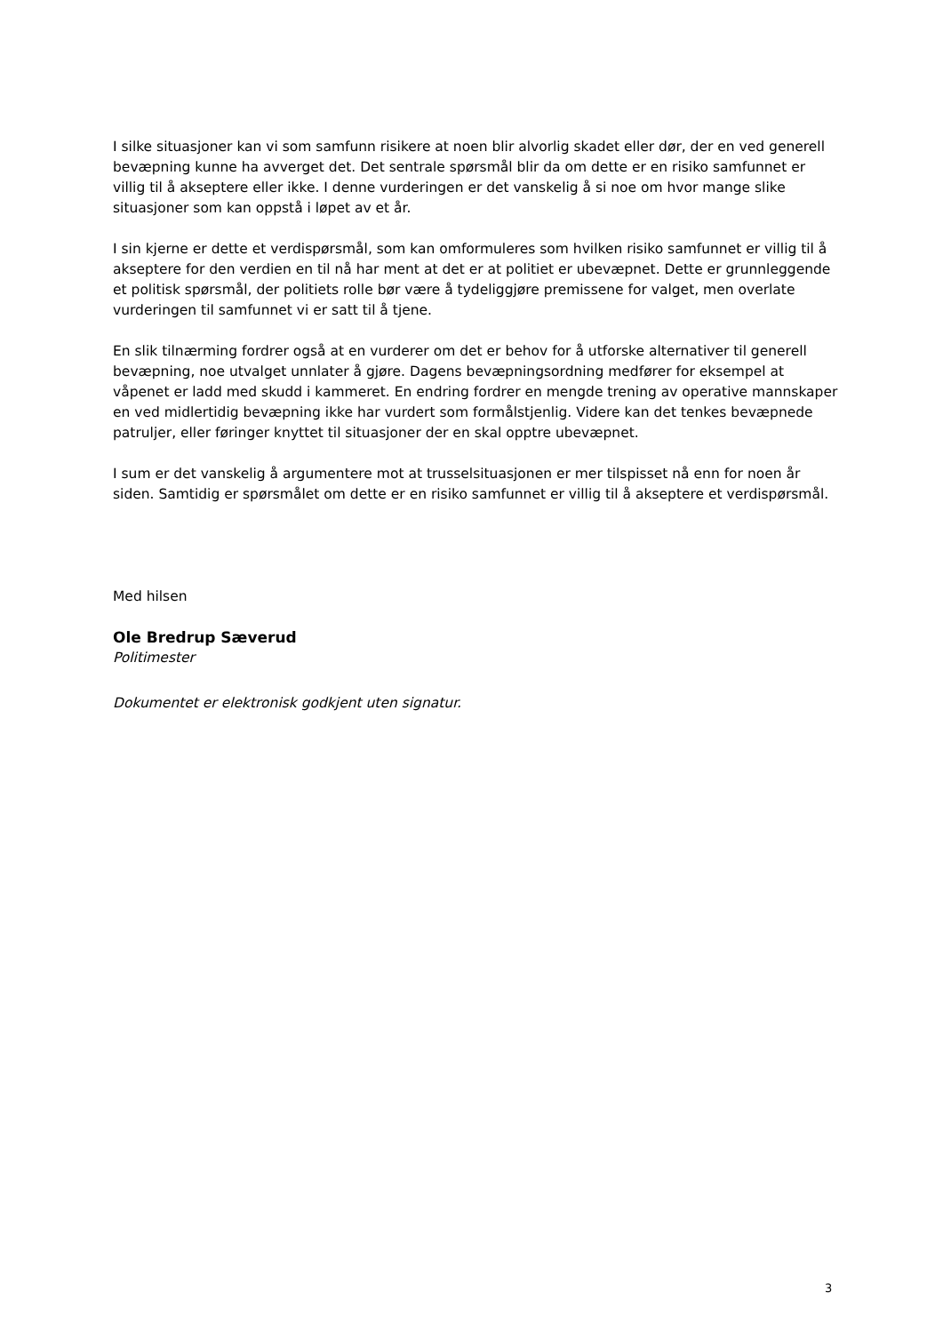I silke situasjoner kan vi som samfunn risikere at noen blir alvorlig skadet eller dør, der en ved generell bevæpning kunne ha avverget det. Det sentrale spørsmål blir da om dette er en risiko samfunnet er villig til å akseptere eller ikke. I denne vurderingen er det vanskelig å si noe om hvor mange slike situasjoner som kan oppstå i løpet av et år.
I sin kjerne er dette et verdispørsmål, som kan omformuleres som hvilken risiko samfunnet er villig til å akseptere for den verdien en til nå har ment at det er at politiet er ubevæpnet. Dette er grunnleggende et politisk spørsmål, der politiets rolle bør være å tydeliggjøre premissene for valget, men overlate vurderingen til samfunnet vi er satt til å tjene.
En slik tilnærming fordrer også at en vurderer om det er behov for å utforske alternativer til generell bevæpning, noe utvalget unnlater å gjøre. Dagens bevæpningsordning medfører for eksempel at våpenet er ladd med skudd i kammeret. En endring fordrer en mengde trening av operative mannskaper en ved midlertidig bevæpning ikke har vurdert som formålstjenlig. Videre kan det tenkes bevæpnede patruljer, eller føringer knyttet til situasjoner der en skal opptre ubevæpnet.
I sum er det vanskelig å argumentere mot at trusselsituasjonen er mer tilspisset nå enn for noen år siden. Samtidig er spørsmålet om dette er en risiko samfunnet er villig til å akseptere et verdispørsmål.
Med hilsen
Ole Bredrup Sæverud
Politimester
Dokumentet er elektronisk godkjent uten signatur.
3